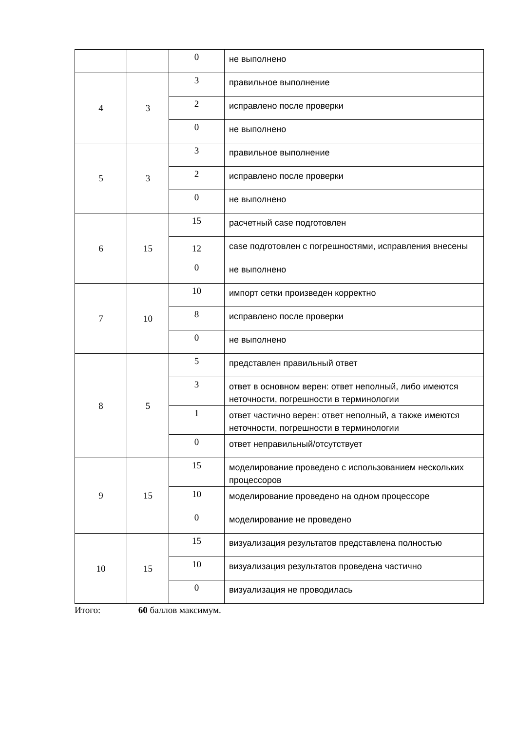| | | 0 | не выполнено |
| 4 | 3 | 3 | правильное выполнение |
| | | 2 | исправлено после проверки |
| | | 0 | не выполнено |
| 5 | 3 | 3 | правильное выполнение |
| | | 2 | исправлено после проверки |
| | | 0 | не выполнено |
| 6 | 15 | 15 | расчетный case подготовлен |
| | | 12 | case подготовлен с погрешностями, исправления внесены |
| | | 0 | не выполнено |
| 7 | 10 | 10 | импорт сетки произведен корректно |
| | | 8 | исправлено после проверки |
| | | 0 | не выполнено |
| 8 | 5 | 5 | представлен правильный ответ |
| | | 3 | ответ в основном верен: ответ неполный, либо имеются неточности, погрешности в терминологии |
| | | 1 | ответ частично верен: ответ неполный, а также имеются неточности, погрешности в терминологии |
| | | 0 | ответ неправильный/отсутствует |
| 9 | 15 | 15 | моделирование проведено с использованием нескольких процессоров |
| | | 10 | моделирование проведено на одном процессоре |
| | | 0 | моделирование не проведено |
| 10 | 15 | 15 | визуализация результатов представлена полностью |
| | | 10 | визуализация результатов проведена частично |
| | | 0 | визуализация не проводилась |
Итого: 60 баллов максимум.